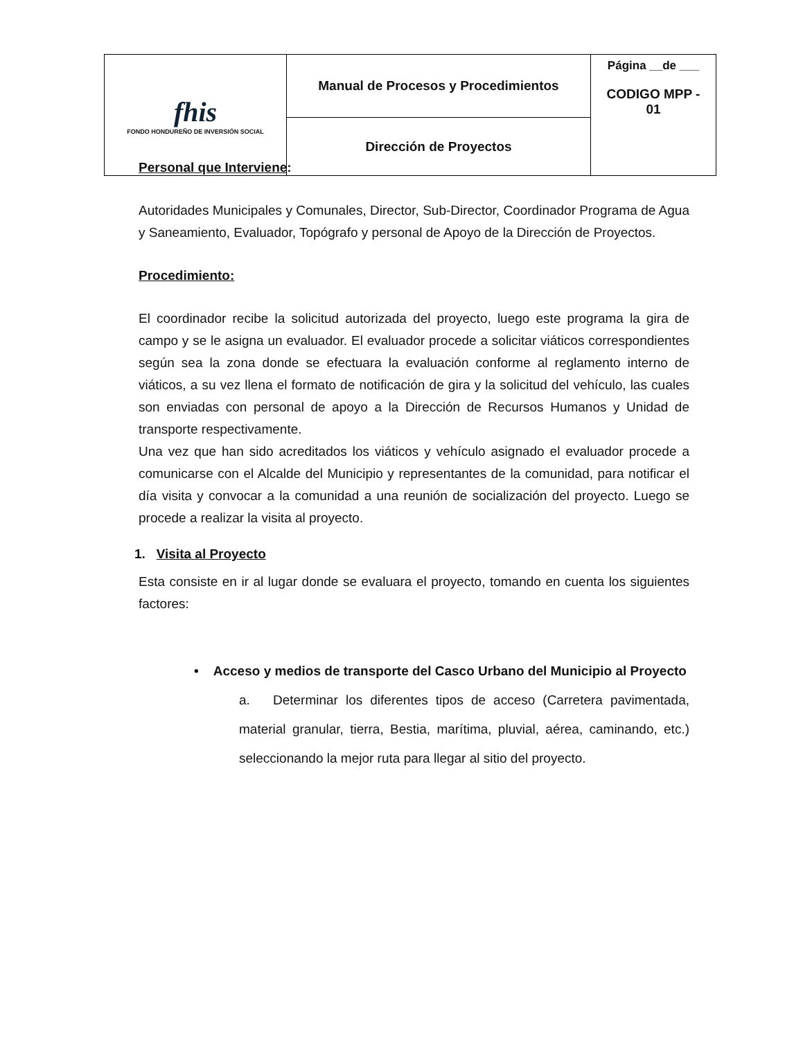| fhis FONDO HONDUREÑO DE INVERSIÓN SOCIAL | Manual de Procesos y Procedimientos | Página __de ___ CODIGO MPP - 01 |
| | Dirección de Proyectos | |
Personal que Interviene:
Autoridades Municipales y Comunales, Director, Sub-Director, Coordinador Programa de Agua y Saneamiento, Evaluador, Topógrafo y personal de Apoyo de la Dirección de Proyectos.
Procedimiento:
El coordinador recibe la solicitud autorizada del proyecto, luego este programa la gira de campo y se le asigna un evaluador. El evaluador procede a solicitar viáticos correspondientes según sea la zona donde se efectuara la evaluación conforme al reglamento interno de viáticos, a su vez llena el formato de notificación de gira y la solicitud del vehículo, las cuales son enviadas con personal de apoyo a la Dirección de Recursos Humanos y Unidad de transporte respectivamente.
Una vez que han sido acreditados los viáticos y vehículo asignado el evaluador procede a comunicarse con el Alcalde del Municipio y representantes de la comunidad, para notificar el día visita y convocar a la comunidad a una reunión de socialización del proyecto. Luego se procede a realizar la visita al proyecto.
1. Visita al Proyecto
Esta consiste en ir al lugar donde se evaluara el proyecto, tomando en cuenta los siguientes factores:
• Acceso y medios de transporte del Casco Urbano del Municipio al Proyecto
a. Determinar los diferentes tipos de acceso (Carretera pavimentada, material granular, tierra, Bestia, marítima, pluvial, aérea, caminando, etc.) seleccionando la mejor ruta para llegar al sitio del proyecto.